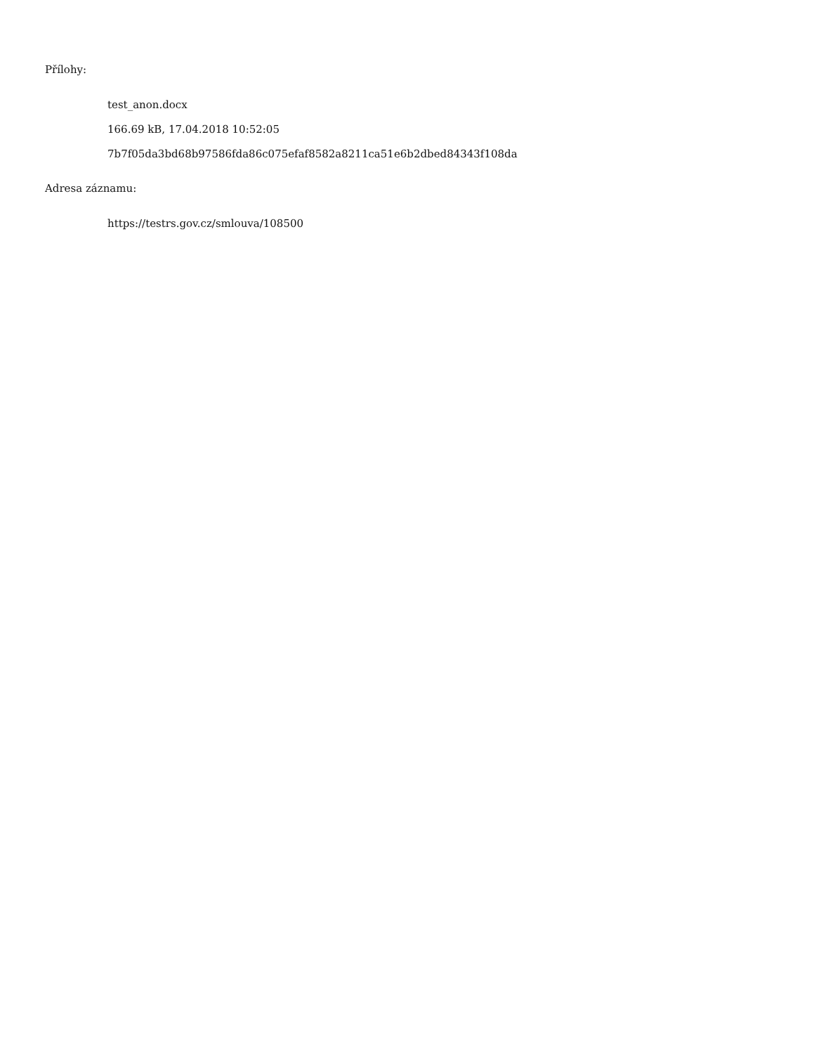Přílohy:
test_anon.docx
166.69 kB, 17.04.2018 10:52:05
7b7f05da3bd68b97586fda86c075efaf8582a8211ca51e6b2dbed84343f108da
Adresa záznamu:
https://testrs.gov.cz/smlouva/108500